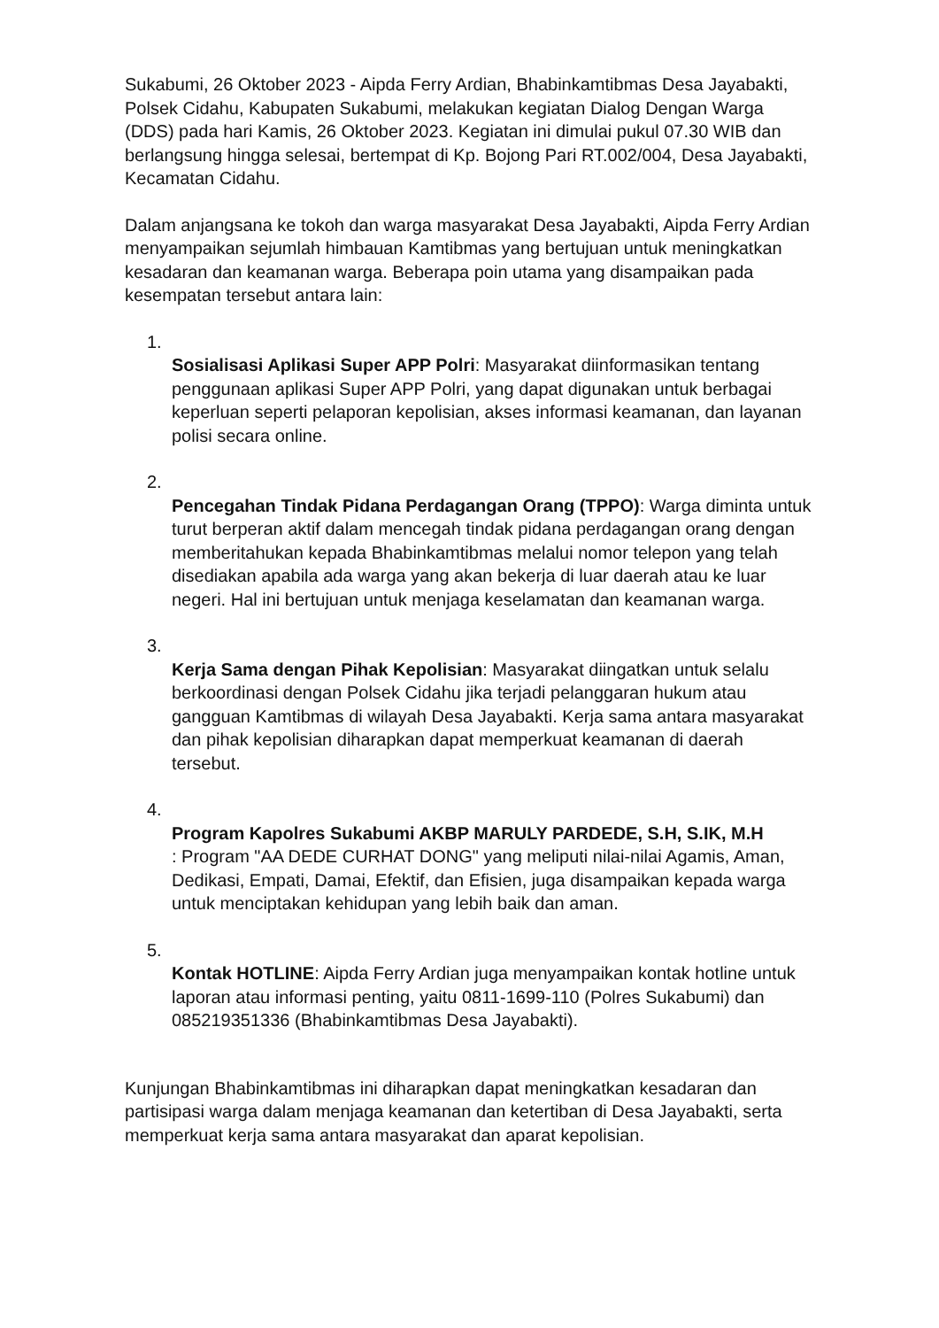Sukabumi, 26 Oktober 2023 - Aipda Ferry Ardian, Bhabinkamtibmas Desa Jayabakti, Polsek Cidahu, Kabupaten Sukabumi, melakukan kegiatan Dialog Dengan Warga (DDS) pada hari Kamis, 26 Oktober 2023. Kegiatan ini dimulai pukul 07.30 WIB dan berlangsung hingga selesai, bertempat di Kp. Bojong Pari RT.002/004, Desa Jayabakti, Kecamatan Cidahu.
Dalam anjangsana ke tokoh dan warga masyarakat Desa Jayabakti, Aipda Ferry Ardian menyampaikan sejumlah himbauan Kamtibmas yang bertujuan untuk meningkatkan kesadaran dan keamanan warga. Beberapa poin utama yang disampaikan pada kesempatan tersebut antara lain:
1.
Sosialisasi Aplikasi Super APP Polri: Masyarakat diinformasikan tentang penggunaan aplikasi Super APP Polri, yang dapat digunakan untuk berbagai keperluan seperti pelaporan kepolisian, akses informasi keamanan, dan layanan polisi secara online.
2.
Pencegahan Tindak Pidana Perdagangan Orang (TPPO): Warga diminta untuk turut berperan aktif dalam mencegah tindak pidana perdagangan orang dengan memberitahukan kepada Bhabinkamtibmas melalui nomor telepon yang telah disediakan apabila ada warga yang akan bekerja di luar daerah atau ke luar negeri. Hal ini bertujuan untuk menjaga keselamatan dan keamanan warga.
3.
Kerja Sama dengan Pihak Kepolisian: Masyarakat diingatkan untuk selalu berkoordinasi dengan Polsek Cidahu jika terjadi pelanggaran hukum atau gangguan Kamtibmas di wilayah Desa Jayabakti. Kerja sama antara masyarakat dan pihak kepolisian diharapkan dapat memperkuat keamanan di daerah tersebut.
4.
Program Kapolres Sukabumi AKBP MARULY PARDEDE, S.H, S.IK, M.H
: Program "AA DEDE CURHAT DONG" yang meliputi nilai-nilai Agamis, Aman, Dedikasi, Empati, Damai, Efektif, dan Efisien, juga disampaikan kepada warga untuk menciptakan kehidupan yang lebih baik dan aman.
5.
Kontak HOTLINE: Aipda Ferry Ardian juga menyampaikan kontak hotline untuk laporan atau informasi penting, yaitu 0811-1699-110 (Polres Sukabumi) dan 085219351336 (Bhabinkamtibmas Desa Jayabakti).
Kunjungan Bhabinkamtibmas ini diharapkan dapat meningkatkan kesadaran dan partisipasi warga dalam menjaga keamanan dan ketertiban di Desa Jayabakti, serta memperkuat kerja sama antara masyarakat dan aparat kepolisian.